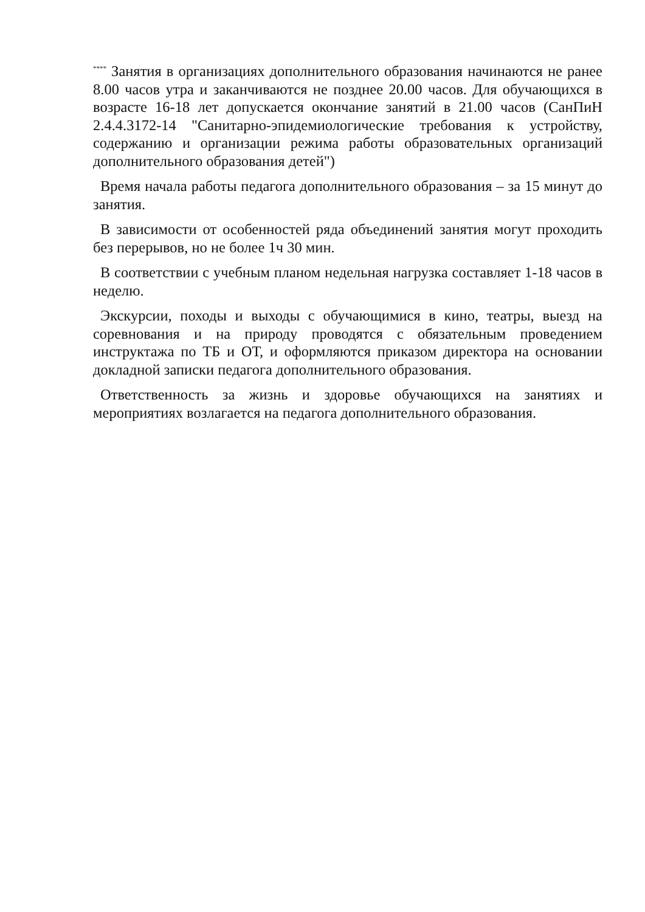<sup>****</sup> Занятия в организациях дополнительного образования начинаются не ранее 8.00 часов утра и заканчиваются не позднее 20.00 часов. Для обучающихся в возрасте 16-18 лет допускается окончание занятий в 21.00 часов (СанПиН 2.4.4.3172-14 "Санитарно-эпидемиологические требования к устройству, содержанию и организации режима работы образовательных организаций дополнительного образования детей")
Время начала работы педагога дополнительного образования – за 15 минут до занятия.
В зависимости от особенностей ряда объединений занятия могут проходить без перерывов, но не более 1ч 30 мин.
В соответствии с учебным планом недельная нагрузка составляет 1-18 часов в неделю.
Экскурсии, походы и выходы с обучающимися в кино, театры, выезд на соревнования и на природу проводятся с обязательным проведением инструктажа по ТБ и ОТ, и оформляются приказом директора на основании докладной записки педагога дополнительного образования.
Ответственность за жизнь и здоровье обучающихся на занятиях и мероприятиях возлагается на педагога дополнительного образования.